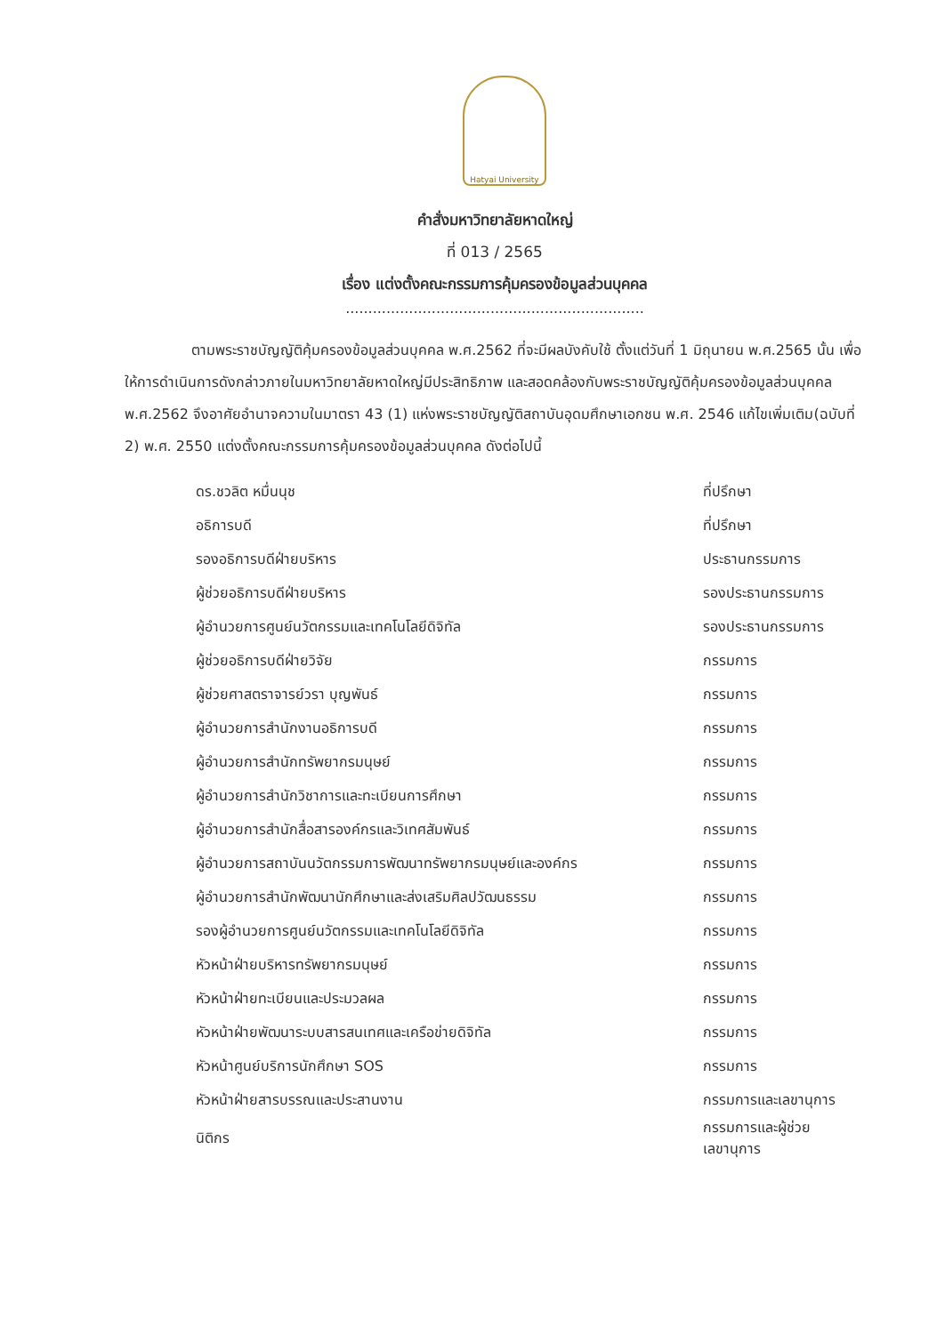Hatyai University
คำสั่งมหาวิทยาลัยหาดใหญ่
ที่ 013 / 2565
เรื่อง แต่งตั้งคณะกรรมการคุ้มครองข้อมูลส่วนบุคคล
..................................................................
ตามพระราชบัญญัติคุ้มครองข้อมูลส่วนบุคคล พ.ศ.2562 ที่จะมีผลบังคับใช้ ตั้งแต่วันที่ 1 มิถุนายน พ.ศ.2565 นั้น เพื่อให้การดำเนินการดังกล่าวภายในมหาวิทยาลัยหาดใหญ่มีประสิทธิภาพ และสอดคล้องกับพระราชบัญญัติคุ้มครองข้อมูลส่วนบุคคล พ.ศ.2562 จึงอาศัยอำนาจความในมาตรา 43 (1) แห่งพระราชบัญญัติสถาบันอุดมศึกษาเอกชน พ.ศ. 2546 แก้ไขเพิ่มเติม(ฉบับที่ 2) พ.ศ. 2550 แต่งตั้งคณะกรรมการคุ้มครองข้อมูลส่วนบุคคล ดังต่อไปนี้
| ดร.ชวลิต หมื่นนุช | ที่ปรึกษา |
| อธิการบดี | ที่ปรึกษา |
| รองอธิการบดีฝ่ายบริหาร | ประธานกรรมการ |
| ผู้ช่วยอธิการบดีฝ่ายบริหาร | รองประธานกรรมการ |
| ผู้อำนวยการศูนย์นวัตกรรมและเทคโนโลยีดิจิทัล | รองประธานกรรมการ |
| ผู้ช่วยอธิการบดีฝ่ายวิจัย | กรรมการ |
| ผู้ช่วยศาสตราจารย์วรา บุญพันธ์ | กรรมการ |
| ผู้อำนวยการสำนักงานอธิการบดี | กรรมการ |
| ผู้อำนวยการสำนักทรัพยากรมนุษย์ | กรรมการ |
| ผู้อำนวยการสำนักวิชาการและทะเบียนการศึกษา | กรรมการ |
| ผู้อำนวยการสำนักสื่อสารองค์กรและวิเทศสัมพันธ์ | กรรมการ |
| ผู้อำนวยการสถาบันนวัตกรรมการพัฒนาทรัพยากรมนุษย์และองค์กร | กรรมการ |
| ผู้อำนวยการสำนักพัฒนานักศึกษาและส่งเสริมศิลปวัฒนธรรม | กรรมการ |
| รองผู้อำนวยการศูนย์นวัตกรรมและเทคโนโลยีดิจิทัล | กรรมการ |
| หัวหน้าฝ่ายบริหารทรัพยากรมนุษย์ | กรรมการ |
| หัวหน้าฝ่ายทะเบียนและประมวลผล | กรรมการ |
| หัวหน้าฝ่ายพัฒนาระบบสารสนเทศและเครือข่ายดิจิทัล | กรรมการ |
| หัวหน้าศูนย์บริการนักศึกษา SOS | กรรมการ |
| หัวหน้าฝ่ายสารบรรณและประสานงาน | กรรมการและเลขานุการ |
| นิติกร | กรรมการและผู้ช่วยเลขานุการ |